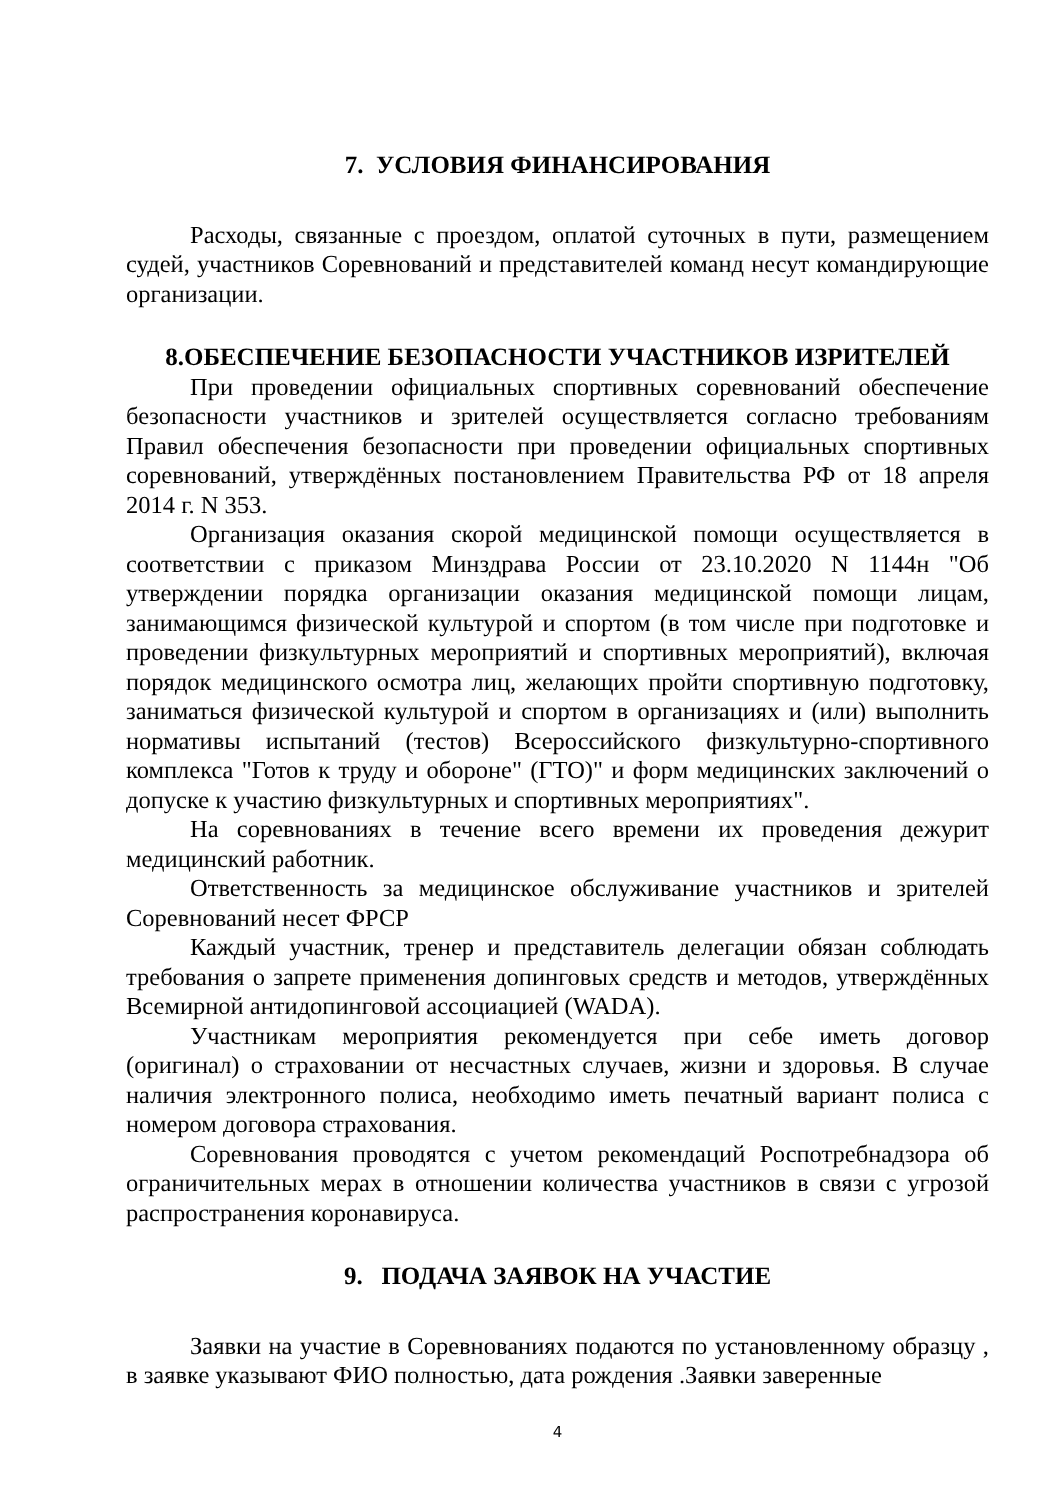7. УСЛОВИЯ ФИНАНСИРОВАНИЯ
Расходы, связанные с проездом, оплатой суточных в пути, размещением судей, участников Соревнований и представителей команд несут командирующие организации.
8.ОБЕСПЕЧЕНИЕ БЕЗОПАСНОСТИ УЧАСТНИКОВ ИЗРИТЕЛЕЙ
При проведении официальных спортивных соревнований обеспечение безопасности участников и зрителей осуществляется согласно требованиям Правил обеспечения безопасности при проведении официальных спортивных соревнований, утверждённых постановлением Правительства РФ от 18 апреля 2014 г. N 353.
Организация оказания скорой медицинской помощи осуществляется в соответствии с приказом Минздрава России от 23.10.2020 N 1144н "Об утверждении порядка организации оказания медицинской помощи лицам, занимающимся физической культурой и спортом (в том числе при подготовке и проведении физкультурных мероприятий и спортивных мероприятий), включая порядок медицинского осмотра лиц, желающих пройти спортивную подготовку, заниматься физической культурой и спортом в организациях и (или) выполнить нормативы испытаний (тестов) Всероссийского физкультурно-спортивного комплекса "Готов к труду и обороне" (ГТО)" и форм медицинских заключений о допуске к участию физкультурных и спортивных мероприятиях".
На соревнованиях в течение всего времени их проведения дежурит медицинский работник.
Ответственность за медицинское обслуживание участников и зрителей Соревнований несет ФРСР
Каждый участник, тренер и представитель делегации обязан соблюдать требования о запрете применения допинговых средств и методов, утверждённых Всемирной антидопинговой ассоциацией (WADA).
Участникам мероприятия рекомендуется при себе иметь договор (оригинал) о страховании от несчастных случаев, жизни и здоровья. В случае наличия электронного полиса, необходимо иметь печатный вариант полиса с номером договора страхования.
Соревнования проводятся с учетом рекомендаций Роспотребнадзора об ограничительных мерах в отношении количества участников в связи с угрозой распространения коронавируса.
9. ПОДАЧА ЗАЯВОК НА УЧАСТИЕ
Заявки на участие в Соревнованиях подаются по установленному образцу , в заявке указывают ФИО полностью, дата рождения .Заявки заверенные
4